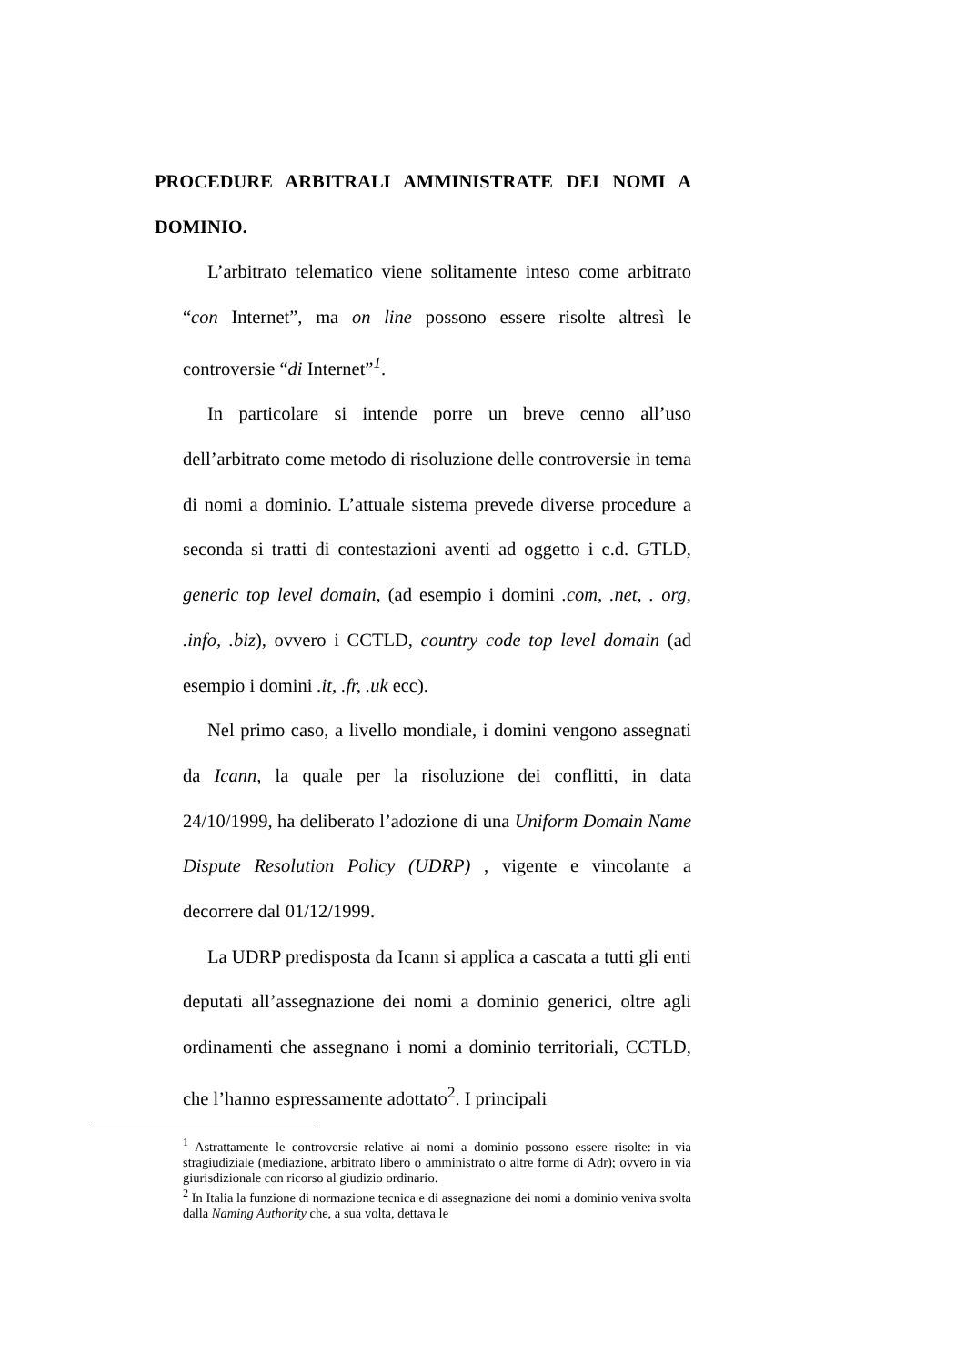PROCEDURE ARBITRALI AMMINISTRATE DEI NOMI A DOMINIO.
L’arbitrato telematico viene solitamente inteso come arbitrato “con Internet”, ma on line possono essere risolte altresì le controversie “di Internet”<sup>1</sup>.
In particolare si intende porre un breve cenno all’uso dell’arbitrato come metodo di risoluzione delle controversie in tema di nomi a dominio. L’attuale sistema prevede diverse procedure a seconda si tratti di contestazioni aventi ad oggetto i c.d. GTLD, generic top level domain, (ad esempio i domini .com, .net, . org, .info, .biz), ovvero i CCTLD, country code top level domain (ad esempio i domini .it, .fr, .uk ecc).
Nel primo caso, a livello mondiale, i domini vengono assegnati da Icann, la quale per la risoluzione dei conflitti, in data 24/10/1999, ha deliberato l’adozione di una Uniform Domain Name Dispute Resolution Policy (UDRP) , vigente e vincolante a decorrere dal 01/12/1999.
La UDRP predisposta da Icann si applica a cascata a tutti gli enti deputati all’assegnazione dei nomi a dominio generici, oltre agli ordinamenti che assegnano i nomi a dominio territoriali, CCTLD, che l’hanno espressamente adottato<sup>2</sup>. I principali
<sup>1</sup> Astrattamente le controversie relative ai nomi a dominio possono essere risolte: in via stragiudiziale (mediazione, arbitrato libero o amministrato o altre forme di Adr); ovvero in via giurisdizionale con ricorso al giudizio ordinario.
<sup>2</sup> In Italia la funzione di normazione tecnica e di assegnazione dei nomi a dominio veniva svolta dalla Naming Authority che, a sua volta, dettava le